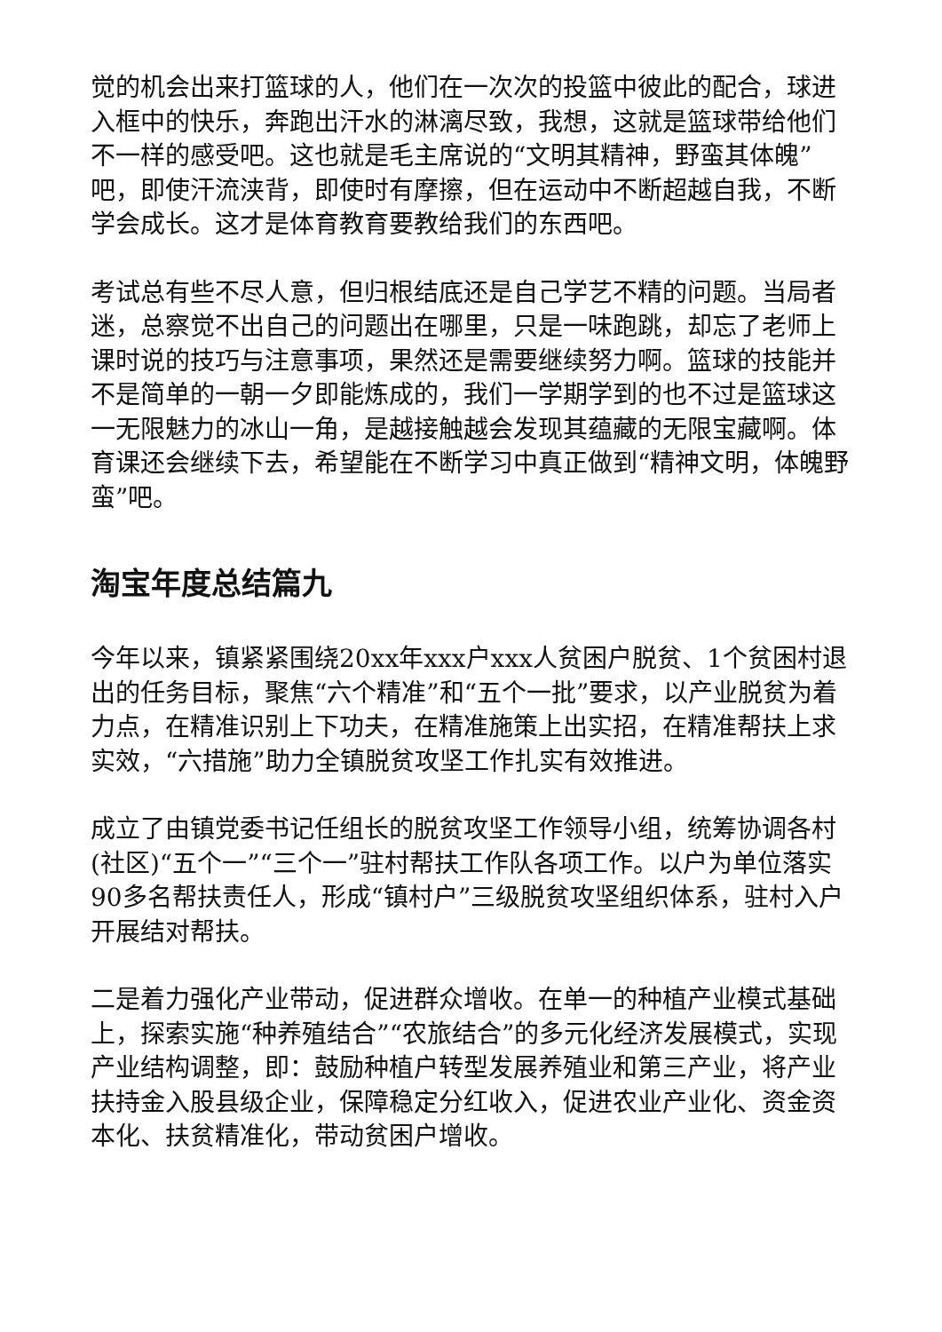觉的机会出来打篮球的人，他们在一次次的投篮中彼此的配合，球进入框中的快乐，奔跑出汗水的淋漓尽致，我想，这就是篮球带给他们不一样的感受吧。这也就是毛主席说的“文明其精神，野蛮其体魄”吧，即使汗流浃背，即使时有摩擦，但在运动中不断超越自我，不断学会成长。这才是体育教育要教给我们的东西吧。
考试总有些不尽人意，但归根结底还是自己学艺不精的问题。当局者迷，总察觉不出自己的问题出在哪里，只是一味跑跳，却忘了老师上课时说的技巧与注意事项，果然还是需要继续努力啊。篮球的技能并不是简单的一朝一夕即能炼成的，我们一学期学到的也不过是篮球这一无限魅力的冰山一角，是越接触越会发现其蕴藏的无限宝藏啊。体育课还会继续下去，希望能在不断学习中真正做到“精神文明，体魄野蛮”吧。
淘宝年度总结篇九
今年以来，镇紧紧围绕20xx年xxx户xxx人贫困户脱贫、1个贫困村退出的任务目标，聚焦“六个精准”和“五个一批”要求，以产业脱贫为着力点，在精准识别上下功夫，在精准施策上出实招，在精准帮扶上求实效，“六措施”助力全镇脱贫攻坚工作扎实有效推进。
成立了由镇党委书记任组长的脱贫攻坚工作领导小组，统筹协调各村(社区)“五个一”“三个一”驻村帮扶工作队各项工作。以户为单位落实90多名帮扶责任人，形成“镇村户”三级脱贫攻坚组织体系，驻村入户开展结对帮扶。
二是着力强化产业带动，促进群众增收。在单一的种植产业模式基础上，探索实施“种养殖结合”“农旅结合”的多元化经济发展模式，实现产业结构调整，即：鼓励种植户转型发展养殖业和第三产业，将产业扶持金入股县级企业，保障稳定分红收入，促进农业产业化、资金资本化、扶贫精准化，带动贫困户增收。